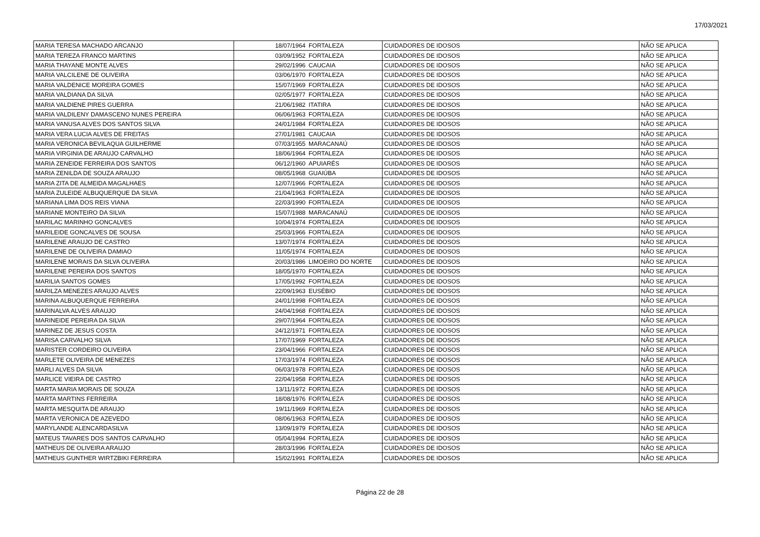17/03/2021
| MARIA TERESA MACHADO ARCANJO | 18/07/1964 | FORTALEZA | CUIDADORES DE IDOSOS | NÃO SE APLICA |
| MARIA TEREZA FRANCO MARTINS | 03/09/1952 | FORTALEZA | CUIDADORES DE IDOSOS | NÃO SE APLICA |
| MARIA THAYANE MONTE ALVES | 29/02/1996 | CAUCAIA | CUIDADORES DE IDOSOS | NÃO SE APLICA |
| MARIA VALCILENE DE OLIVEIRA | 03/06/1970 | FORTALEZA | CUIDADORES DE IDOSOS | NÃO SE APLICA |
| MARIA VALDENICE MOREIRA GOMES | 15/07/1969 | FORTALEZA | CUIDADORES DE IDOSOS | NÃO SE APLICA |
| MARIA VALDIANA DA SILVA | 02/05/1977 | FORTALEZA | CUIDADORES DE IDOSOS | NÃO SE APLICA |
| MARIA VALDIENE PIRES GUERRA | 21/06/1982 | ITATIRA | CUIDADORES DE IDOSOS | NÃO SE APLICA |
| MARIA VALDILENY DAMASCENO NUNES PEREIRA | 06/06/1963 | FORTALEZA | CUIDADORES DE IDOSOS | NÃO SE APLICA |
| MARIA VANUSA ALVES DOS SANTOS SILVA | 24/01/1984 | FORTALEZA | CUIDADORES DE IDOSOS | NÃO SE APLICA |
| MARIA VERA LUCIA ALVES DE FREITAS | 27/01/1981 | CAUCAIA | CUIDADORES DE IDOSOS | NÃO SE APLICA |
| MARIA VERONICA BEVILAQUA GUILHERME | 07/03/1955 | MARACANAÚ | CUIDADORES DE IDOSOS | NÃO SE APLICA |
| MARIA VIRGINIA DE ARAUJO CARVALHO | 18/06/1964 | FORTALEZA | CUIDADORES DE IDOSOS | NÃO SE APLICA |
| MARIA ZENEIDE FERREIRA DOS SANTOS | 06/12/1960 | APUIARÉS | CUIDADORES DE IDOSOS | NÃO SE APLICA |
| MARIA ZENILDA DE SOUZA ARAUJO | 08/05/1968 | GUAIÚBA | CUIDADORES DE IDOSOS | NÃO SE APLICA |
| MARIA ZITA DE ALMEIDA MAGALHAES | 12/07/1966 | FORTALEZA | CUIDADORES DE IDOSOS | NÃO SE APLICA |
| MARIA ZULEIDE ALBUQUERQUE DA SILVA | 21/04/1963 | FORTALEZA | CUIDADORES DE IDOSOS | NÃO SE APLICA |
| MARIANA LIMA DOS REIS VIANA | 22/03/1990 | FORTALEZA | CUIDADORES DE IDOSOS | NÃO SE APLICA |
| MARIANE MONTEIRO DA SILVA | 15/07/1988 | MARACANAÚ | CUIDADORES DE IDOSOS | NÃO SE APLICA |
| MARILAC MARINHO GONCALVES | 10/04/1974 | FORTALEZA | CUIDADORES DE IDOSOS | NÃO SE APLICA |
| MARILEIDE GONCALVES DE SOUSA | 25/03/1966 | FORTALEZA | CUIDADORES DE IDOSOS | NÃO SE APLICA |
| MARILENE ARAUJO DE CASTRO | 13/07/1974 | FORTALEZA | CUIDADORES DE IDOSOS | NÃO SE APLICA |
| MARILENE DE OLIVEIRA DAMIAO | 11/05/1974 | FORTALEZA | CUIDADORES DE IDOSOS | NÃO SE APLICA |
| MARILENE MORAIS DA SILVA OLIVEIRA | 20/03/1986 | LIMOEIRO DO NORTE | CUIDADORES DE IDOSOS | NÃO SE APLICA |
| MARILENE PEREIRA DOS SANTOS | 18/05/1970 | FORTALEZA | CUIDADORES DE IDOSOS | NÃO SE APLICA |
| MARILIA SANTOS GOMES | 17/05/1992 | FORTALEZA | CUIDADORES DE IDOSOS | NÃO SE APLICA |
| MARILZA MENEZES ARAUJO ALVES | 22/09/1963 | EUSÉBIO | CUIDADORES DE IDOSOS | NÃO SE APLICA |
| MARINA ALBUQUERQUE FERREIRA | 24/01/1998 | FORTALEZA | CUIDADORES DE IDOSOS | NÃO SE APLICA |
| MARINALVA ALVES ARAUJO | 24/04/1968 | FORTALEZA | CUIDADORES DE IDOSOS | NÃO SE APLICA |
| MARINEIDE PEREIRA DA SILVA | 29/07/1964 | FORTALEZA | CUIDADORES DE IDOSOS | NÃO SE APLICA |
| MARINEZ DE JESUS COSTA | 24/12/1971 | FORTALEZA | CUIDADORES DE IDOSOS | NÃO SE APLICA |
| MARISA CARVALHO SILVA | 17/07/1969 | FORTALEZA | CUIDADORES DE IDOSOS | NÃO SE APLICA |
| MARISTER CORDEIRO OLIVEIRA | 23/04/1966 | FORTALEZA | CUIDADORES DE IDOSOS | NÃO SE APLICA |
| MARLETE OLIVEIRA DE MENEZES | 17/03/1974 | FORTALEZA | CUIDADORES DE IDOSOS | NÃO SE APLICA |
| MARLI ALVES DA SILVA | 06/03/1978 | FORTALEZA | CUIDADORES DE IDOSOS | NÃO SE APLICA |
| MARLICE VIEIRA DE CASTRO | 22/04/1958 | FORTALEZA | CUIDADORES DE IDOSOS | NÃO SE APLICA |
| MARTA MARIA MORAIS DE SOUZA | 13/11/1972 | FORTALEZA | CUIDADORES DE IDOSOS | NÃO SE APLICA |
| MARTA MARTINS FERREIRA | 18/08/1976 | FORTALEZA | CUIDADORES DE IDOSOS | NÃO SE APLICA |
| MARTA MESQUITA DE ARAUJO | 19/11/1969 | FORTALEZA | CUIDADORES DE IDOSOS | NÃO SE APLICA |
| MARTA VERONICA DE AZEVEDO | 08/06/1963 | FORTALEZA | CUIDADORES DE IDOSOS | NÃO SE APLICA |
| MARYLANDE ALENCARDASILVA | 13/09/1979 | FORTALEZA | CUIDADORES DE IDOSOS | NÃO SE APLICA |
| MATEUS TAVARES DOS SANTOS CARVALHO | 05/04/1994 | FORTALEZA | CUIDADORES DE IDOSOS | NÃO SE APLICA |
| MATHEUS DE OLIVEIRA ARAUJO | 28/03/1996 | FORTALEZA | CUIDADORES DE IDOSOS | NÃO SE APLICA |
| MATHEUS GUNTHER WIRTZBIKI FERREIRA | 15/02/1991 | FORTALEZA | CUIDADORES DE IDOSOS | NÃO SE APLICA |
Página 22 de 28